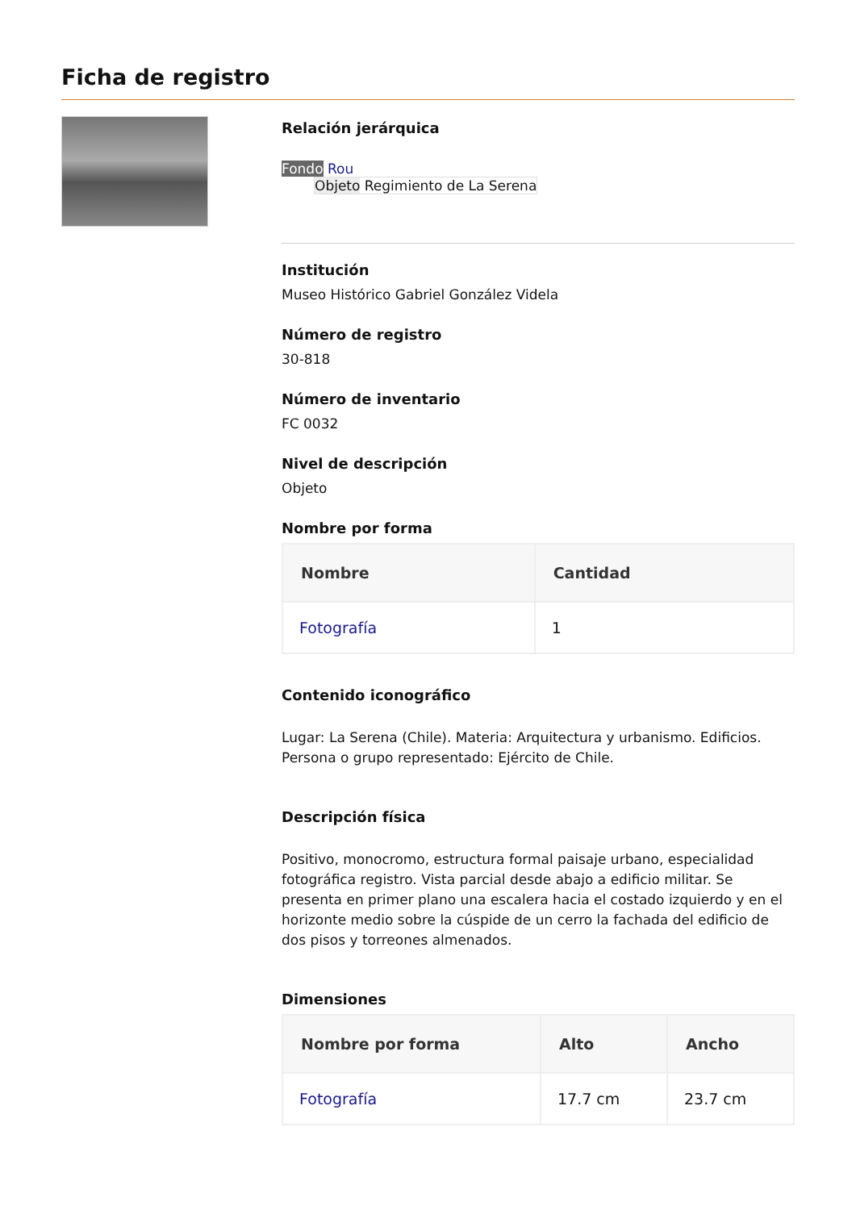Ficha de registro
Relación jerárquica
Fondo Rou
Objeto Regimiento de La Serena
Institución
Museo Histórico Gabriel González Videla
Número de registro
30-818
Número de inventario
FC 0032
Nivel de descripción
Objeto
Nombre por forma
| Nombre | Cantidad |
| --- | --- |
| Fotografía | 1 |
Contenido iconográfico
Lugar: La Serena (Chile). Materia: Arquitectura y urbanismo. Edificios. Persona o grupo representado: Ejército de Chile.
Descripción física
Positivo, monocromo, estructura formal paisaje urbano, especialidad fotográfica registro. Vista parcial desde abajo a edificio militar. Se presenta en primer plano una escalera hacia el costado izquierdo y en el horizonte medio sobre la cúspide de un cerro la fachada del edificio de dos pisos y torreones almenados.
Dimensiones
| Nombre por forma | Alto | Ancho |
| --- | --- | --- |
| Fotografía | 17.7 cm | 23.7 cm |